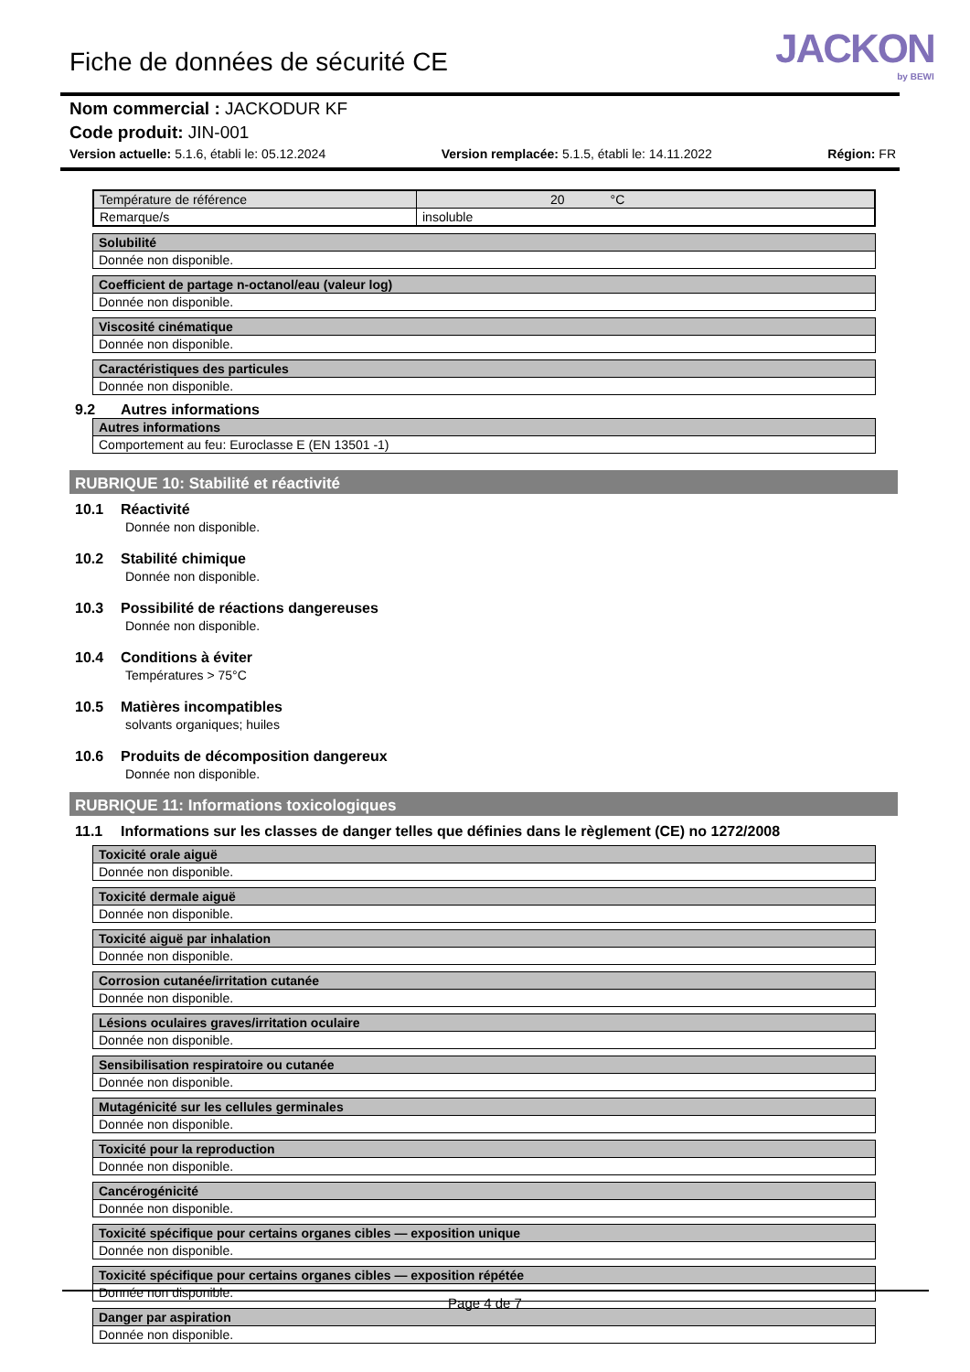Fiche de données de sécurité CE
JACKON
by BEWI
Nom commercial : JACKODUR KF
Code produit: JIN-001
Version actuelle: 5.1.6, établi le: 05.12.2024 Version remplacée: 5.1.5, établi le: 14.11.2022 Région: FR
| Température de référence | 20 °C |
| Remarque/s | insoluble |
Solubilité
Donnée non disponible.
Coefficient de partage n-octanol/eau (valeur log)
Donnée non disponible.
Viscosité cinématique
Donnée non disponible.
Caractéristiques des particules
Donnée non disponible.
9.2 Autres informations
Autres informations
Comportement au feu: Euroclasse E (EN 13501 -1)
RUBRIQUE 10: Stabilité et réactivité
10.1 Réactivité
Donnée non disponible.
10.2 Stabilité chimique
Donnée non disponible.
10.3 Possibilité de réactions dangereuses
Donnée non disponible.
10.4 Conditions à éviter
Températures > 75°C
10.5 Matières incompatibles
solvants organiques; huiles
10.6 Produits de décomposition dangereux
Donnée non disponible.
RUBRIQUE 11: Informations toxicologiques
11.1 Informations sur les classes de danger telles que définies dans le règlement (CE) no 1272/2008
Toxicité orale aiguë
Donnée non disponible.
Toxicité dermale aiguë
Donnée non disponible.
Toxicité aiguë par inhalation
Donnée non disponible.
Corrosion cutanée/irritation cutanée
Donnée non disponible.
Lésions oculaires graves/irritation oculaire
Donnée non disponible.
Sensibilisation respiratoire ou cutanée
Donnée non disponible.
Mutagénicité sur les cellules germinales
Donnée non disponible.
Toxicité pour la reproduction
Donnée non disponible.
Cancérogénicité
Donnée non disponible.
Toxicité spécifique pour certains organes cibles — exposition unique
Donnée non disponible.
Toxicité spécifique pour certains organes cibles — exposition répétée
Donnée non disponible.
Danger par aspiration
Donnée non disponible.
Page 4 de 7